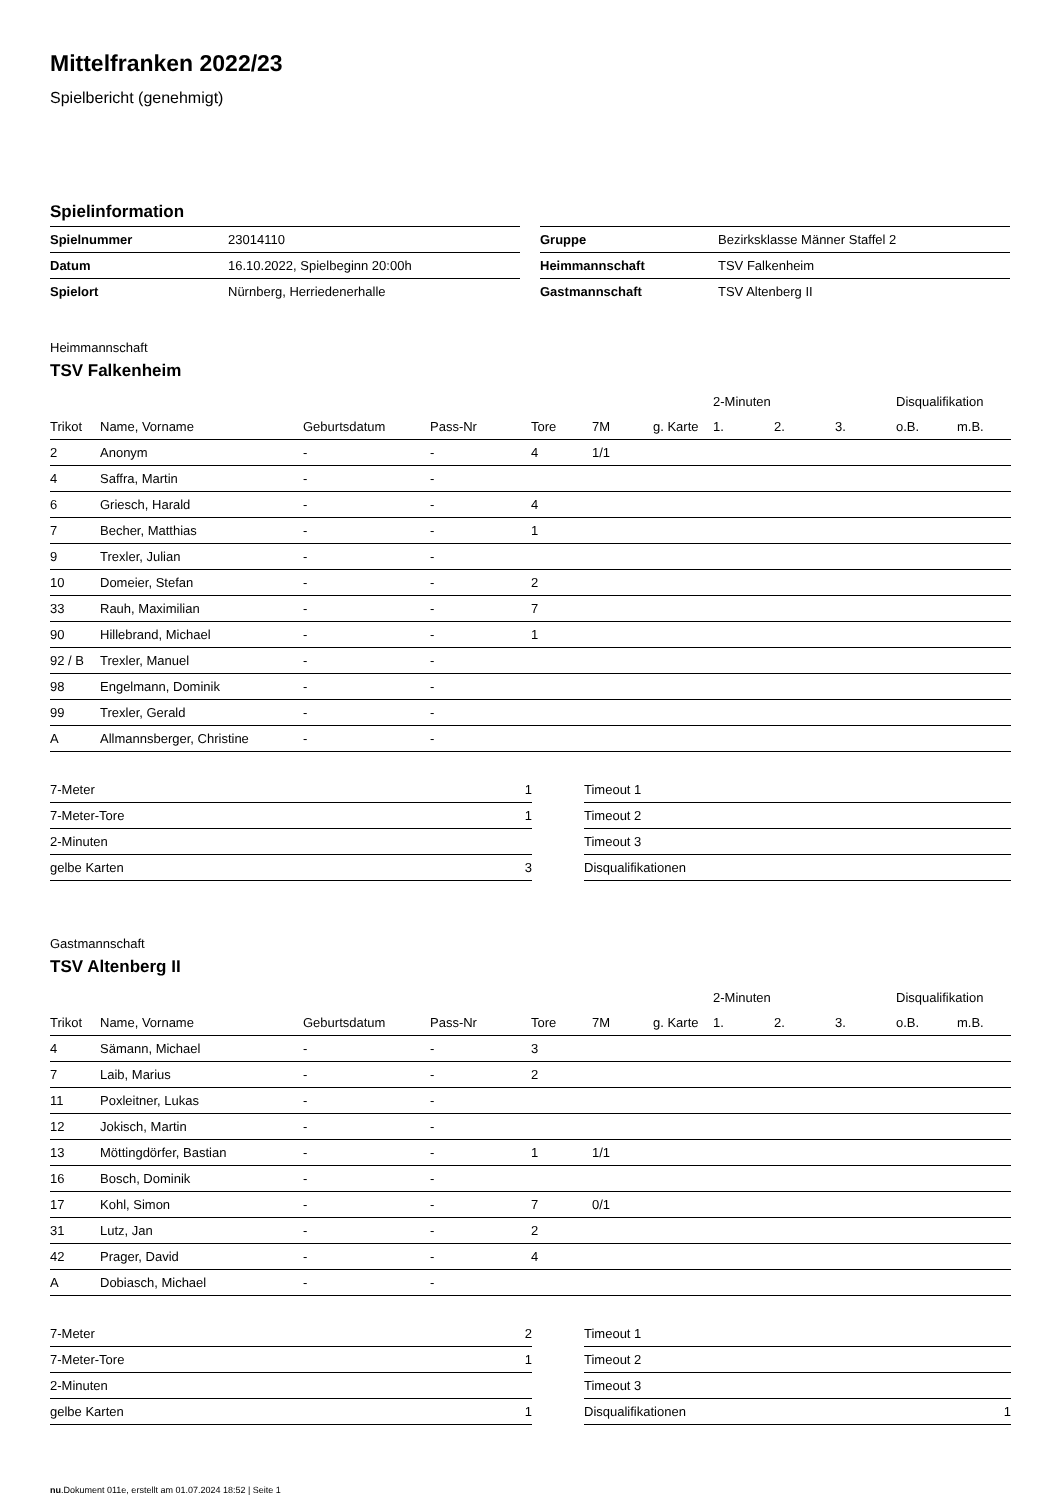Mittelfranken 2022/23
Spielbericht (genehmigt)
Spielinformation
| Spielnummer | 23014110 |
| Datum | 16.10.2022, Spielbeginn 20:00h |
| Spielort | Nürnberg, Herriedenerhalle |
| Gruppe | Bezirksklasse Männer Staffel 2 |
| Heimmannschaft | TSV Falkenheim |
| Gastmannschaft | TSV Altenberg II |
Heimmannschaft
TSV Falkenheim
| | | | | | | | 2-Minuten | | | Disqualifikation | |
| --- | --- | --- | --- | --- | --- | --- | --- | --- | --- | --- | --- |
| Trikot | Name, Vorname | Geburtsdatum | Pass-Nr | Tore | 7M | g. Karte | 1. | 2. | 3. | o.B. | m.B. |
| 2 | Anonym | - | - | 4 | 1/1 | | | | | | |
| 4 | Saffra, Martin | - | - | | | | | | | | |
| 6 | Griesch, Harald | - | - | 4 | | | | | | | |
| 7 | Becher, Matthias | - | - | 1 | | | | | | | |
| 9 | Trexler, Julian | - | - | | | | | | | | |
| 10 | Domeier, Stefan | - | - | 2 | | | | | | | |
| 33 | Rauh, Maximilian | - | - | 7 | | | | | | | |
| 90 | Hillebrand, Michael | - | - | 1 | | | | | | | |
| 92 / B | Trexler, Manuel | - | - | | | | | | | | |
| 98 | Engelmann, Dominik | - | - | | | | | | | | |
| 99 | Trexler, Gerald | - | - | | | | | | | | |
| A | Allmannsberger, Christine | - | - | | | | | | | | |
| 7-Meter | 1 |
| 7-Meter-Tore | 1 |
| 2-Minuten | |
| gelbe Karten | 3 |
| Timeout 1 | |
| Timeout 2 | |
| Timeout 3 | |
| Disqualifikationen | |
Gastmannschaft
TSV Altenberg II
| | | | | | | | 2-Minuten | | | Disqualifikation | |
| --- | --- | --- | --- | --- | --- | --- | --- | --- | --- | --- | --- |
| Trikot | Name, Vorname | Geburtsdatum | Pass-Nr | Tore | 7M | g. Karte | 1. | 2. | 3. | o.B. | m.B. |
| 4 | Sämann, Michael | - | - | 3 | | | | | | | |
| 7 | Laib, Marius | - | - | 2 | | | | | | | |
| 11 | Poxleitner, Lukas | - | - | | | | | | | | |
| 12 | Jokisch, Martin | - | - | | | | | | | | |
| 13 | Möttingdörfer, Bastian | - | - | 1 | 1/1 | | | | | | |
| 16 | Bosch, Dominik | - | - | | | | | | | | |
| 17 | Kohl, Simon | - | - | 7 | 0/1 | | | | | | |
| 31 | Lutz, Jan | - | - | 2 | | | | | | | |
| 42 | Prager, David | - | - | 4 | | | | | | | |
| A | Dobiasch, Michael | - | - | | | | | | | | |
| 7-Meter | 2 |
| 7-Meter-Tore | 1 |
| 2-Minuten | |
| gelbe Karten | 1 |
| Timeout 1 | |
| Timeout 2 | |
| Timeout 3 | |
| Disqualifikationen | 1 |
nu.Dokument 011e, erstellt am 01.07.2024 18:52 | Seite 1